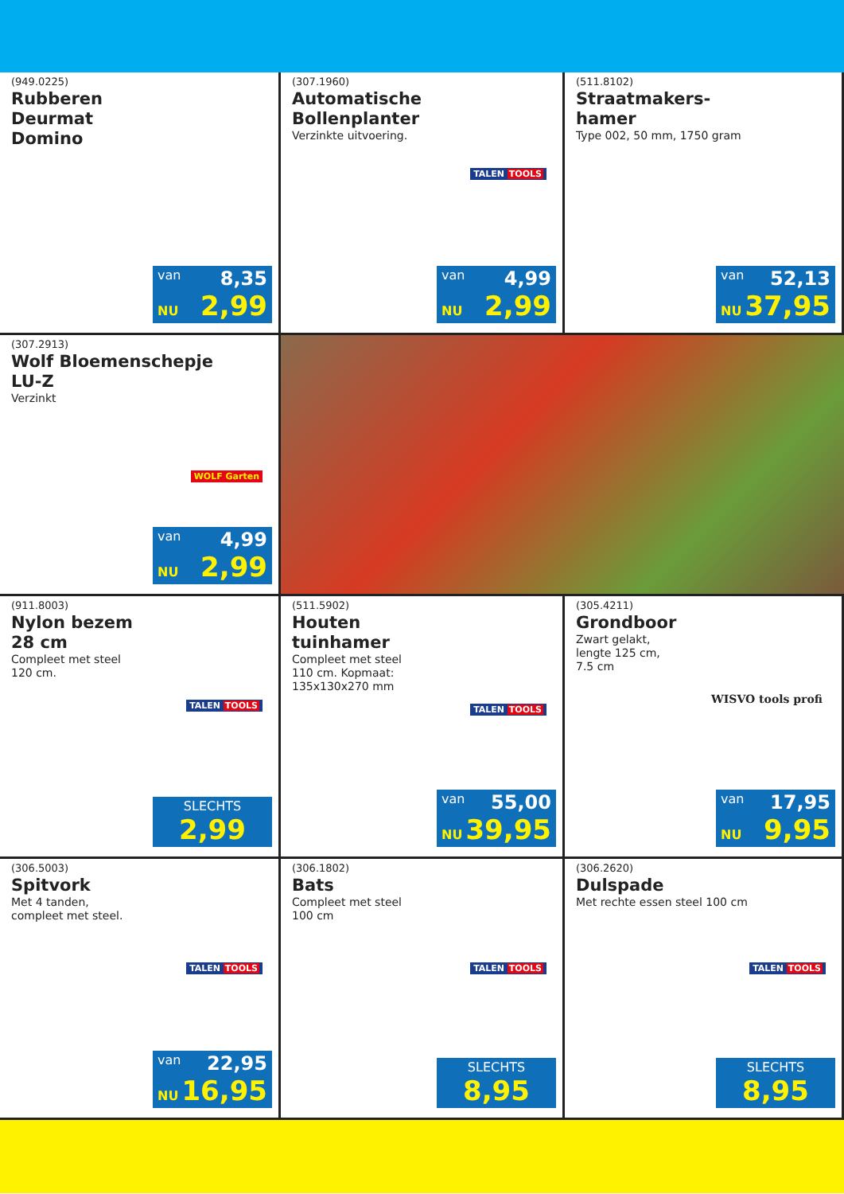(949.0225)
Rubberen
Deurmat
Domino
van 8,35
NU 2,99
(307.1960)
Automatische
Bollenplanter
Verzinkte uitvoering.
TALEN TOOLS
van 4,99
NU 2,99
(511.8102)
Straatmakers-
hamer
Type 002, 50 mm, 1750 gram
van 52,13
NU 37,95
(307.2913)
Wolf Bloemenschepje
LU-Z
Verzinkt
WOLF Garten
van 4,99
NU 2,99
(911.8003)
Nylon bezem
28 cm
Compleet met steel
120 cm.
TALEN TOOLS
SLECHTS
2,99
(511.5902)
Houten
tuinhamer
Compleet met steel
110 cm. Kopmaat:
135x130x270 mm
TALEN TOOLS
van 55,00
NU 39,95
(305.4211)
Grondboor
Zwart gelakt,
lengte 125 cm,
7.5 cm
WISVO tools profi
van 17,95
NU 9,95
(306.5003)
Spitvork
Met 4 tanden,
compleet met steel.
TALEN TOOLS
van 22,95
NU 16,95
(306.1802)
Bats
Compleet met steel
100 cm
TALEN TOOLS
SLECHTS
8,95
(306.2620)
Dulspade
Met rechte essen steel 100 cm
TALEN TOOLS
SLECHTS
8,95